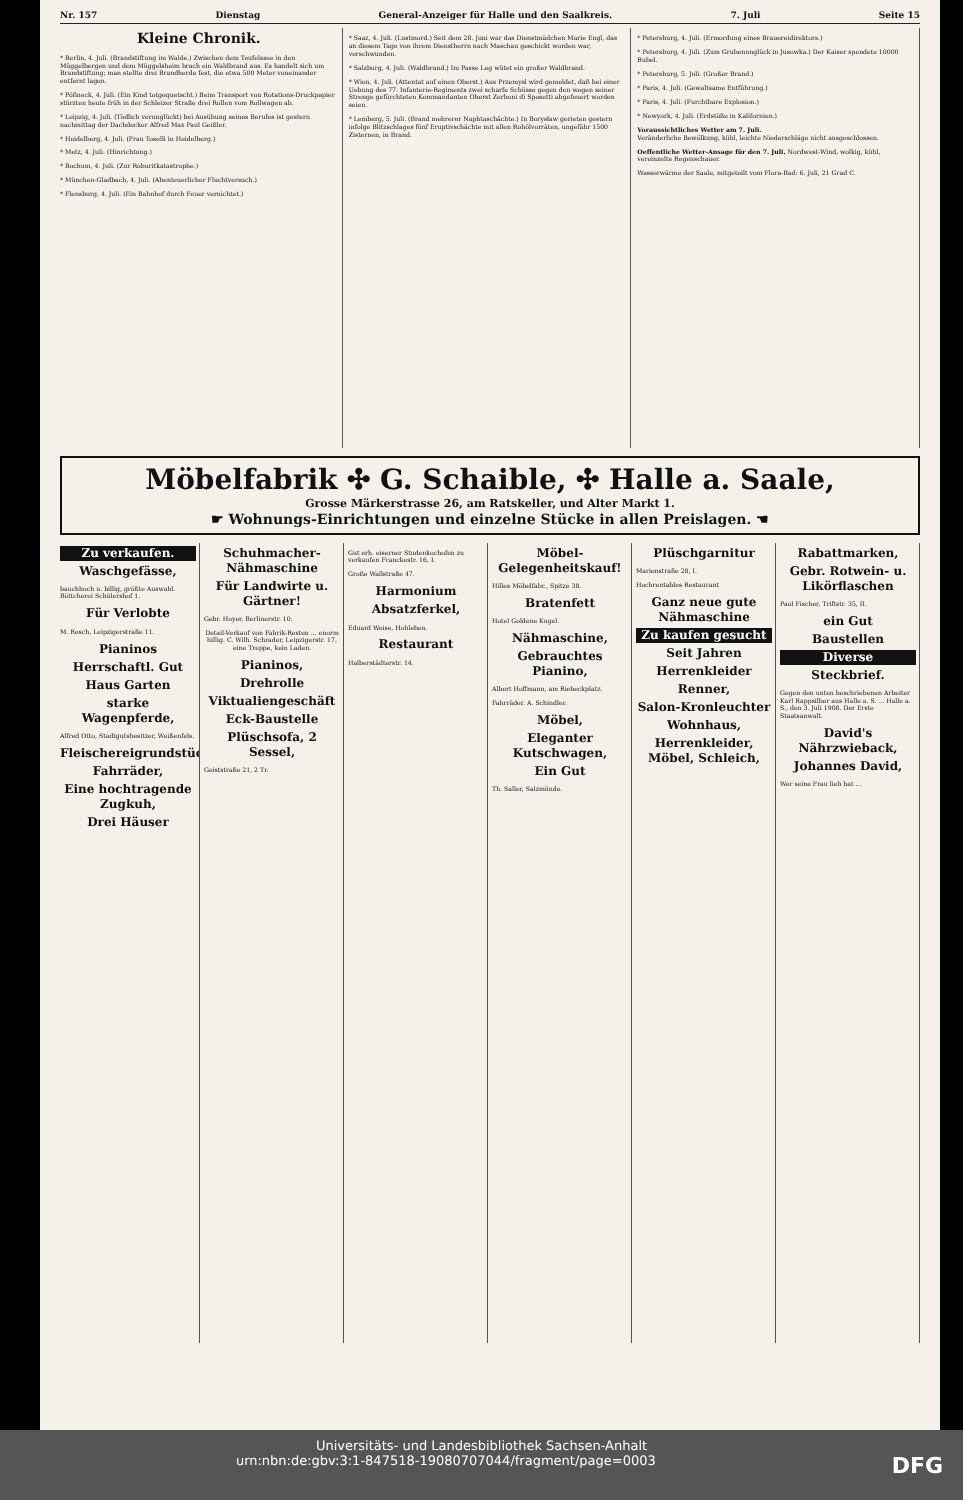Nr. 157 Dienstag General-Anzeiger für Halle und den Saalkreis. 7. Juli Seite 15
Kleine Chronik.
* Berlin, 4. Juli. (Brandstiftung im Walde.) Zwischen dem Teufelssee in den Müggelbergen und dem Müggelsheim brach ein Waldbrand aus. Es handelt sich um Brandstiftung; man stellte drei Brandherde fest, die etwa 500 Meter voneinander entfernt lagen.
* Pößneck, 4. Juli. (Ein Kind totgequetscht.) Beim Transport von Rotations-Druckpapier stürzten heute früh in der Schleizer Straße drei Rollen vom Rollwagen ab.
* Leipzig, 4. Juli. (Tödlich verunglückt) bei Ausübung seines Berufes ist gestern nachmittag der Dachdecker Alfred Max Paul Geißler.
* Heidelberg, 4. Juli. (Frau Toselli in Heidelberg.)
* Metz, 4. Juli. (Hinrichtung.)
* Bochum, 4. Juli. (Zur Roburitkatastrophe.)
* München-Gladbach, 4. Juli. (Abenteuerlicher Fluchtversuch.)
* Flensburg, 4. Juli. (Ein Bahnhof durch Feuer vernichtet.)
* Saaz, 4. Juli. (Lustmord.) Seit dem 28. Juni war das Dienstmädchen Marie Engl, das an diesem Tage von ihrem Dienstherrn nach Maschau geschickt worden war, verschwunden.
* Salzburg, 4. Juli. (Waldbrand.) Im Passe Leg wütet ein großer Waldbrand.
* Wien, 4. Juli. (Attentat auf einen Oberst.) Aus Przemysl wird gemeldet, daß bei einer Uebung des 77. Infanterie-Regiments zwei scharfe Schüsse gegen den wegen seiner Strenge gefürchteten Kommandanten Oberst Zerboni di Sposetti abgefeuert worden seien.
* Lemberg, 5. Juli. (Brand mehrerer Naphtaschächte.) In Borysław gerieten gestern infolge Blitzschlages fünf Eruptivschächte mit allen Rohölvorräten, ungefähr 1500 Zisternen, in Brand.
* Petersburg, 4. Juli. (Ermordung eines Brauereidirektors.)
* Petersburg, 4. Juli. (Zum Grubenunglück in Jusowka.) Der Kaiser spendete 10000 Rubel.
* Petersburg, 5. Juli. (Großer Brand.)
* Paris, 4. Juli. (Gewaltsame Entführung.)
* Paris, 4. Juli. (Furchtbare Explosion.)
* Newyork, 4. Juli. (Erdstöße in Kalifornien.)
Voraussichtliches Wetter am 7. Juli.
Veränderliche Bewölkung, kühl, leichte Niederschläge nicht ausgeschlossen.
Oeffentliche Wetter-Ansage für den 7. Juli. Nordwest-Wind, wolkig, kühl, vereinzelte Regenschauer.
Wasserwärme der Saale, mitgeteilt vom Flora-Bad: 6. Juli, 21 Grad C.
Möbelfabrik ✣ G. Schaible, ✣ Halle a. Saale,
Grosse Märkerstrasse 26, am Ratskeller, und Alter Markt 1.
☛ Wohnungs-Einrichtungen und einzelne Stücke in allen Preislagen. ☚
Zu verkaufen.
Waschgefässe,
bauchhoch u. billig, größte Auswahl. Böttcherei Schülershof 1.
Für Verlobte
M. Resch, Leipzigerstraße 11.
Pianinos
Herrschaftl. Gut
Haus Garten
starke Wagenpferde,
Alfred Otto, Stadtgutsbesitzer, Weißenfels.
Fleischereigrundstück
Fahrräder,
Eine hochtragende Zugkuh,
Drei Häuser
Schuhmacher-Nähmaschine
Für Landwirte u. Gärtner!
Gebr. Hoyer, Berlinerstr. 10.
Detail-Verkauf von Fabrik-Resten ... enorm billig. C. Wilh. Schrader, Leipzigerstr. 17, eine Treppe, kein Laden.
Pianinos,
Drehrolle
Viktualiengeschäft
Eck-Baustelle
Plüschsofa, 2 Sessel,
Geiststraße 21, 2 Tr.
Gut erh. eiserner Studenkochofen zu verkaufen Franckestr. 16, I.
Große Wallstraße 47.
Harmonium
Absatzferkel,
Eduard Weise, Hohleben.
Restaurant
Halberstädterstr. 14.
Möbel-Gelegenheitskauf!
Hilles Möbelfabr., Spitze 38.
Bratenfett
Hotel Goldene Kugel.
Nähmaschine,
Gebrauchtes Pianino,
Albert Hoffmann, am Riebeckplatz.
Fahrräder. A. Schindler.
Möbel,
Eleganter Kutschwagen,
Ein Gut
Th. Saller, Salzmünde.
Plüschgarnitur
Marienstraße 28, I.
Hochrentables Restaurant
Ganz neue gute Nähmaschine
Zu kaufen gesucht
Seit Jahren
Herrenkleider
Renner,
Salon-Kronleuchter
Wohnhaus,
Herrenkleider, Möbel, Schleich,
Rabattmarken,
Gebr. Rotwein- u. Likörflaschen
Paul Fischer, Triftstr. 35, II.
ein Gut
Baustellen
Diverse
Steckbrief.
Gegen den unten beschriebenen Arbeiter Karl Rappsilber aus Halle a. S. ... Halle a. S., den 3. Juli 1908. Der Erste Staatsanwalt.
David's Nährzwieback,
Johannes David,
Wer seine Frau lieb hat ...
Universitäts- und Landesbibliothek Sachsen-Anhalt
urn:nbn:de:gbv:3:1-847518-19080707044/fragment/page=0003 DFG